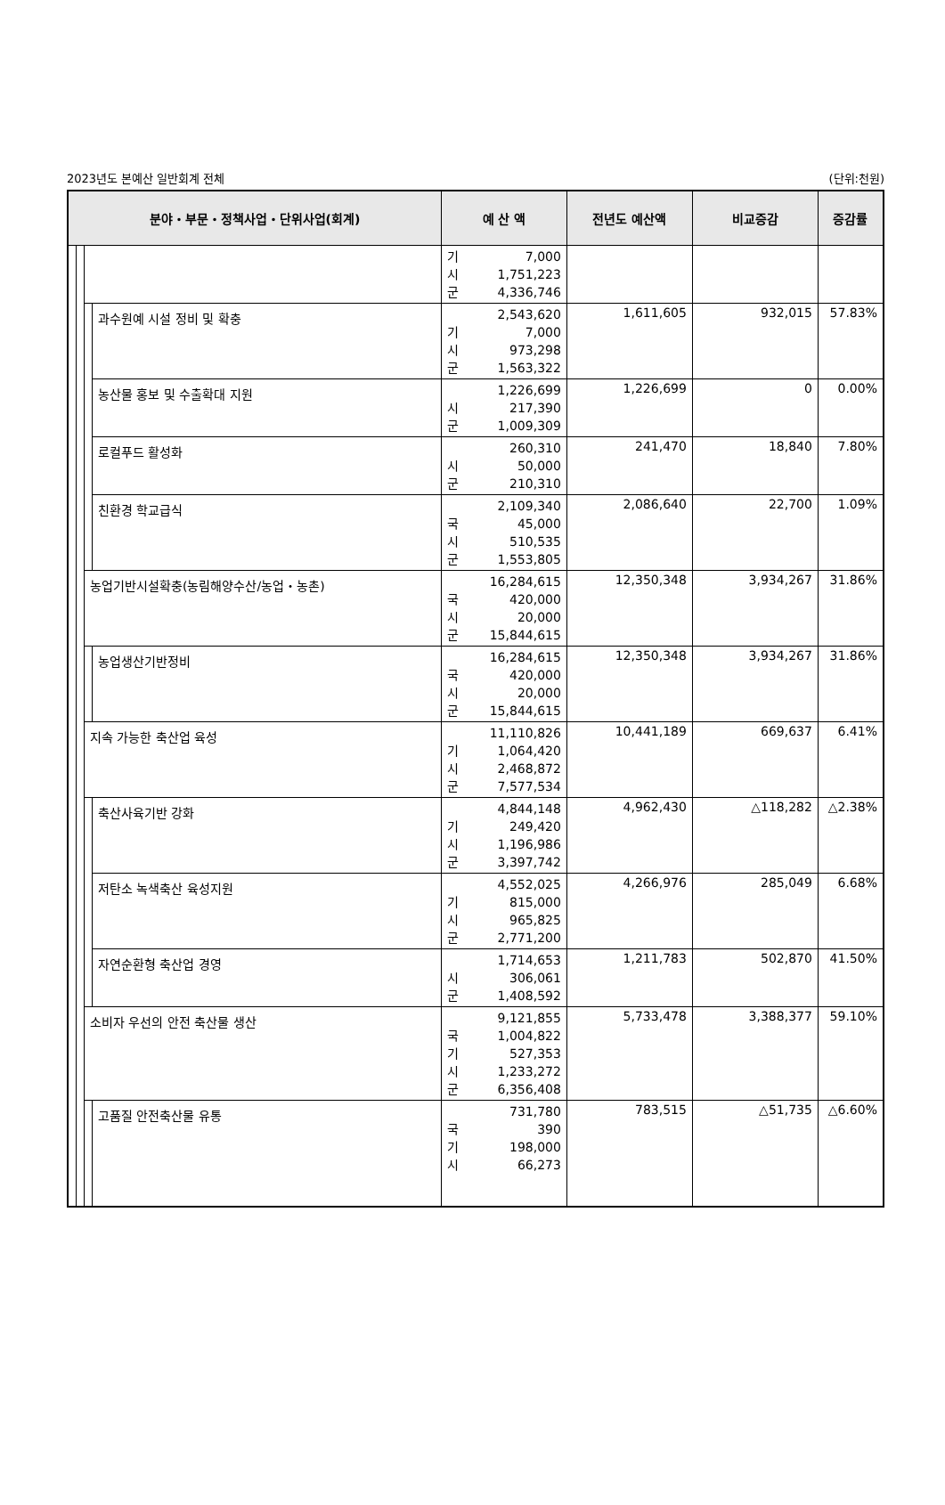2023년도 본예산 일반회계 전체 (단위:천원)
| 분야・부문・정책사업・단위사업(회계) | | | | 예 산 액 | 전년도 예산액 | 비교증감 | 증감률 |
| --- | --- | --- | --- | --- | --- | --- | --- |
| | | | | 기 7,000 시 1,751,223 군 4,336,746 | | | |
| | | | 과수원예 시설 정비 및 확충 | 2,543,620 기 7,000 시 973,298 군 1,563,322 | 1,611,605 | 932,015 | 57.83% |
| | | | 농산물 홍보 및 수출확대 지원 | 1,226,699 시 217,390 군 1,009,309 | 1,226,699 | 0 | 0.00% |
| | | | 로컬푸드 활성화 | 260,310 시 50,000 군 210,310 | 241,470 | 18,840 | 7.80% |
| | | | 친환경 학교급식 | 2,109,340 국 45,000 시 510,535 군 1,553,805 | 2,086,640 | 22,700 | 1.09% |
| | | 농업기반시설확충(농림해양수산/농업・농촌) | | 16,284,615 국 420,000 시 20,000 군 15,844,615 | 12,350,348 | 3,934,267 | 31.86% |
| | | | 농업생산기반정비 | 16,284,615 국 420,000 시 20,000 군 15,844,615 | 12,350,348 | 3,934,267 | 31.86% |
| | | 지속 가능한 축산업 육성 | | 11,110,826 기 1,064,420 시 2,468,872 군 7,577,534 | 10,441,189 | 669,637 | 6.41% |
| | | | 축산사육기반 강화 | 4,844,148 기 249,420 시 1,196,986 군 3,397,742 | 4,962,430 | △118,282 | △2.38% |
| | | | 저탄소 녹색축산 육성지원 | 4,552,025 기 815,000 시 965,825 군 2,771,200 | 4,266,976 | 285,049 | 6.68% |
| | | | 자연순환형 축산업 경영 | 1,714,653 시 306,061 군 1,408,592 | 1,211,783 | 502,870 | 41.50% |
| | | 소비자 우선의 안전 축산물 생산 | | 9,121,855 국 1,004,822 기 527,353 시 1,233,272 군 6,356,408 | 5,733,478 | 3,388,377 | 59.10% |
| | | | 고품질 안전축산물 유통 | 731,780 국 390 기 198,000 시 66,273 | 783,515 | △51,735 | △6.60% |